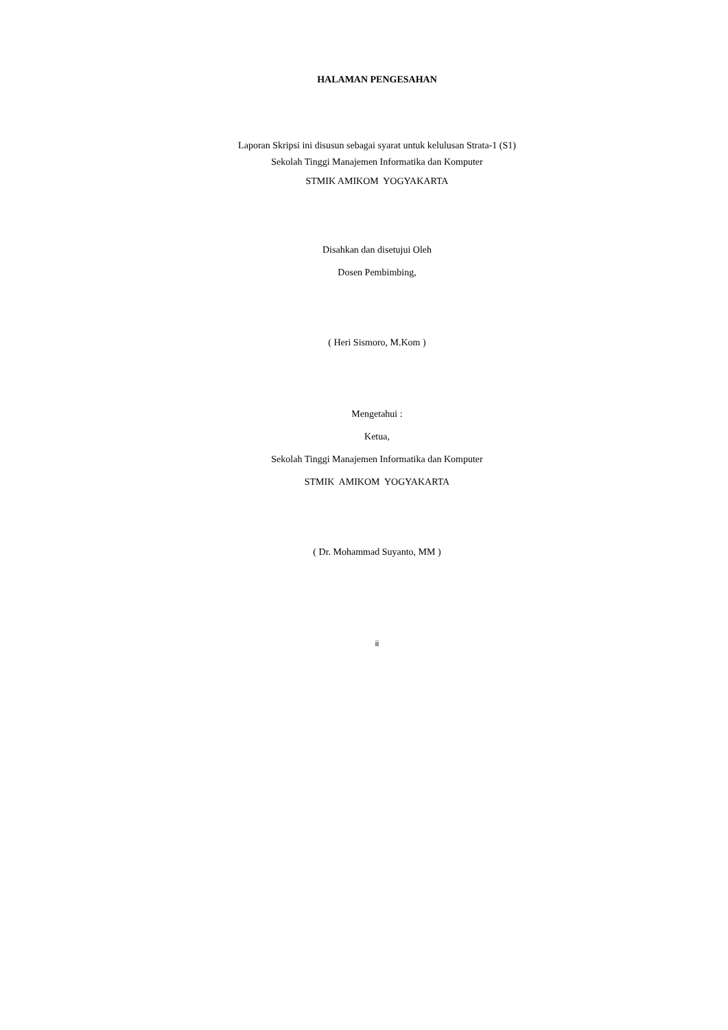HALAMAN PENGESAHAN
Laporan Skripsi ini disusun sebagai syarat untuk kelulusan Strata-1 (S1)
Sekolah Tinggi Manajemen Informatika dan Komputer
STMIK AMIKOM YOGYAKARTA
Disahkan dan disetujui Oleh
Dosen Pembimbing,
( Heri Sismoro, M.Kom )
Mengetahui :
Ketua,
Sekolah Tinggi Manajemen Informatika dan Komputer
STMIK AMIKOM YOGYAKARTA
( Dr. Mohammad Suyanto, MM )
ii